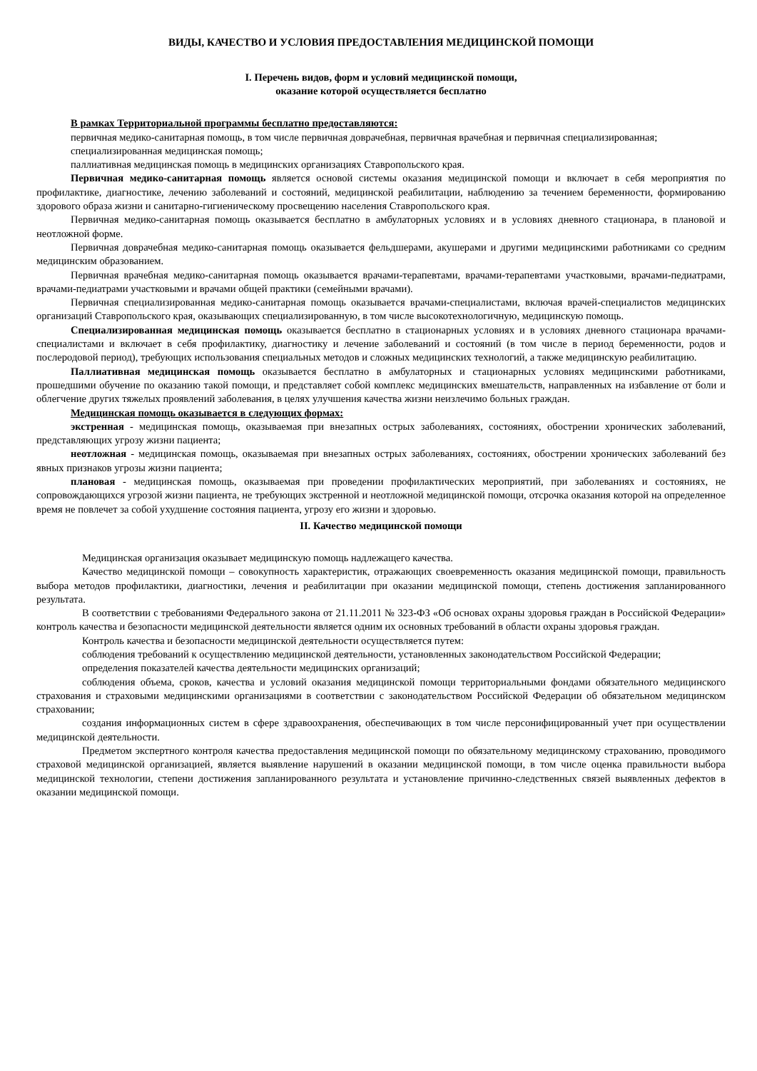ВИДЫ, КАЧЕСТВО И УСЛОВИЯ ПРЕДОСТАВЛЕНИЯ МЕДИЦИНСКОЙ ПОМОЩИ
I. Перечень видов, форм и условий медицинской помощи,
оказание которой осуществляется бесплатно
В рамках Территориальной программы бесплатно предоставляются:
первичная медико-санитарная помощь, в том числе первичная доврачебная, первичная врачебная и первичная специализированная;
специализированная медицинская помощь;
паллиативная медицинская помощь в медицинских организациях Ставропольского края.
Первичная медико-санитарная помощь является основой системы оказания медицинской помощи и включает в себя мероприятия по профилактике, диагностике, лечению заболеваний и состояний, медицинской реабилитации, наблюдению за течением беременности, формированию здорового образа жизни и санитарно-гигиеническому просвещению населения Ставропольского края.
Первичная медико-санитарная помощь оказывается бесплатно в амбулаторных условиях и в условиях дневного стационара, в плановой и неотложной форме.
Первичная доврачебная медико-санитарная помощь оказывается фельдшерами, акушерами и другими медицинскими работниками со средним медицинским образованием.
Первичная врачебная медико-санитарная помощь оказывается врачами-терапевтами, врачами-терапевтами участковыми, врачами-педиатрами, врачами-педиатрами участковыми и врачами общей практики (семейными врачами).
Первичная специализированная медико-санитарная помощь оказывается врачами-специалистами, включая врачей-специалистов медицинских организаций Ставропольского края, оказывающих специализированную, в том числе высокотехнологичную, медицинскую помощь.
Специализированная медицинская помощь оказывается бесплатно в стационарных условиях и в условиях дневного стационара врачами-специалистами и включает в себя профилактику, диагностику и лечение заболеваний и состояний (в том числе в период беременности, родов и послеродовой период), требующих использования специальных методов и сложных медицинских технологий, а также медицинскую реабилитацию.
Паллиативная медицинская помощь оказывается бесплатно в амбулаторных и стационарных условиях медицинскими работниками, прошедшими обучение по оказанию такой помощи, и представляет собой комплекс медицинских вмешательств, направленных на избавление от боли и облегчение других тяжелых проявлений заболевания, в целях улучшения качества жизни неизлечимо больных граждан.
Медицинская помощь оказывается в следующих формах:
экстренная - медицинская помощь, оказываемая при внезапных острых заболеваниях, состояниях, обострении хронических заболеваний, представляющих угрозу жизни пациента;
неотложная - медицинская помощь, оказываемая при внезапных острых заболеваниях, состояниях, обострении хронических заболеваний без явных признаков угрозы жизни пациента;
плановая - медицинская помощь, оказываемая при проведении профилактических мероприятий, при заболеваниях и состояниях, не сопровождающихся угрозой жизни пациента, не требующих экстренной и неотложной медицинской помощи, отсрочка оказания которой на определенное время не повлечет за собой ухудшение состояния пациента, угрозу его жизни и здоровью.
II. Качество медицинской помощи
Медицинская организация оказывает медицинскую помощь надлежащего качества.
Качество медицинской помощи – совокупность характеристик, отражающих своевременность оказания медицинской помощи, правильность выбора методов профилактики, диагностики, лечения и реабилитации при оказании медицинской помощи, степень достижения запланированного результата.
В соответствии с требованиями Федерального закона от 21.11.2011 № 323-ФЗ «Об основах охраны здоровья граждан в Российской Федерации» контроль качества и безопасности медицинской деятельности является одним их основных требований в области охраны здоровья граждан.
Контроль качества и безопасности медицинской деятельности осуществляется путем:
соблюдения требований к осуществлению медицинской деятельности, установленных законодательством Российской Федерации;
определения показателей качества деятельности медицинских организаций;
соблюдения объема, сроков, качества и условий оказания медицинской помощи территориальными фондами обязательного медицинского страхования и страховыми медицинскими организациями в соответствии с законодательством Российской Федерации об обязательном медицинском страховании;
создания информационных систем в сфере здравоохранения, обеспечивающих в том числе персонифицированный учет при осуществлении медицинской деятельности.
Предметом экспертного контроля качества предоставления медицинской помощи по обязательному медицинскому страхованию, проводимого страховой медицинской организацией, является выявление нарушений в оказании медицинской помощи, в том числе оценка правильности выбора медицинской технологии, степени достижения запланированного результата и установление причинно-следственных связей выявленных дефектов в оказании медицинской помощи.